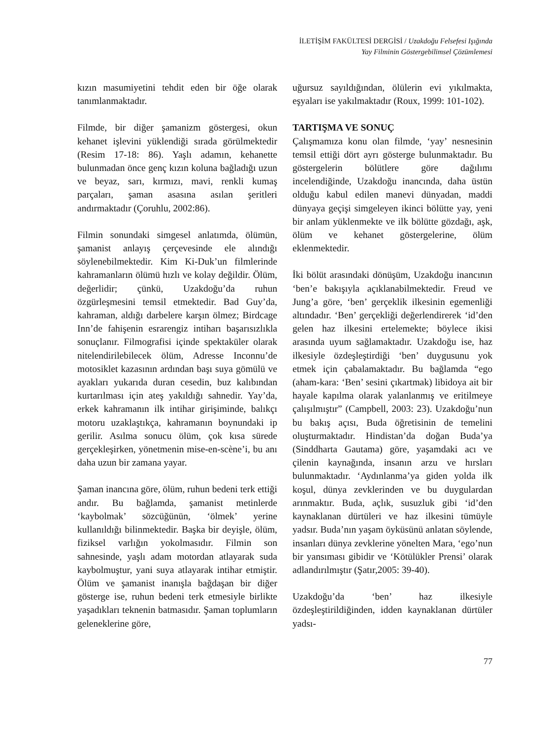İLETİŞİM FAKÜLTESİ DERGİSİ / Uzakdoğu Felsefesi Işığında
Yay Filminin Göstergebilimsel Çözümlemesi
kızın masumiyetini tehdit eden bir öğe olarak tanımlanmaktadır.
Filmde, bir diğer şamanizm göstergesi, okun kehanet işlevini yüklendiği sırada görülmektedir (Resim 17-18: 86). Yaşlı adamın, kehanette bulunmadan önce genç kızın koluna bağladığı uzun ve beyaz, sarı, kırmızı, mavi, renkli kumaş parçaları, şaman asasına asılan şeritleri andırmaktadır (Çoruhlu, 2002:86).
Filmin sonundaki simgesel anlatımda, ölümün, şamanist anlayış çerçevesinde ele alındığı söylenebilmektedir. Kim Ki-Duk’un filmlerinde kahramanların ölümü hızlı ve kolay değildir. Ölüm, değerlidir; çünkü, Uzakdoğu’da ruhun özgürleşmesini temsil etmektedir. Bad Guy’da, kahraman, aldığı darbelere karşın ölmez; Birdcage Inn’de fahişenin esrarengiz intiharı başarısızlıkla sonuçlanır. Filmografisi içinde spektaküler olarak nitelendirilebilecek ölüm, Adresse Inconnu’de motosiklet kazasının ardından başı suya gömülü ve ayakları yukarıda duran cesedin, buz kalıbından kurtarılması için ateş yakıldığı sahnedir. Yay’da, erkek kahramanın ilk intihar girişiminde, balıkçı motoru uzaklaştıkça, kahramanın boynundaki ip gerilir. Asılma sonucu ölüm, çok kısa sürede gerçekleşirken, yönetmenin mise-en-scène’i, bu anı daha uzun bir zamana yayar.
Şaman inancına göre, ölüm, ruhun bedeni terk ettiği andır. Bu bağlamda, şamanist metinlerde ‘kaybolmak’ sözcüğünün, ‘ölmek’ yerine kullanıldığı bilinmektedir. Başka bir deyişle, ölüm, fiziksel varlığın yokolmasıdır. Filmin son sahnesinde, yaşlı adam motordan atlayarak suda kaybolmuştur, yani suya atlayarak intihar etmiştir. Ölüm ve şamanist inanışla bağdaşan bir diğer gösterge ise, ruhun bedeni terk etmesiyle birlikte yaşadıkları teknenin batmasıdır. Şaman toplumların geleneklerine göre,
uğursuz sayıldığından, ölülerin evi yıkılmakta, eşyaları ise yakılmaktadır (Roux, 1999: 101-102).
TARTIŞMA VE SONUÇ
Çalışmamıza konu olan filmde, ‘yay’ nesnesinin temsil ettiği dört ayrı gösterge bulunmaktadır. Bu göstergelerin bölütlere göre dağılımı incelendiğinde, Uzakdoğu inancında, daha üstün olduğu kabul edilen manevi dünyadan, maddi dünyaya geçişi simgeleyen ikinci bölütte yay, yeni bir anlam yüklenmekte ve ilk bölütte gözdağı, aşk, ölüm ve kehanet göstergelerine, ölüm eklenmektedir.
İki bölüt arasındaki dönüşüm, Uzakdoğu inancının ‘ben’e bakışıyla açıklanabilmektedir. Freud ve Jung’a göre, ‘ben’ gerçeklik ilkesinin egemenliği altındadır. ‘Ben’ gerçekliği değerlendirerek ‘id’den gelen haz ilkesini ertelemekte; böylece ikisi arasında uyum sağlamaktadır. Uzakdoğu ise, haz ilkesiyle özdeşleştirdiği ‘ben’ duygusunu yok etmek için çabalamaktadır. Bu bağlamda “ego (aham-kara: ‘Ben’ sesini çıkartmak) libidoya ait bir hayale kapılma olarak yalanlanmış ve eritilmeye çalışılmıştır” (Campbell, 2003: 23). Uzakdoğu’nun bu bakış açısı, Buda öğretisinin de temelini oluşturmaktadır. Hindistan’da doğan Buda’ya (Sinddharta Gautama) göre, yaşamdaki acı ve çilenin kaynağında, insanın arzu ve hırsları bulunmaktadır. ‘Aydınlanma’ya giden yolda ilk koşul, dünya zevklerinden ve bu duygulardan arınmaktır. Buda, açlık, susuzluk gibi ‘id’den kaynaklanan dürtüleri ve haz ilkesini tümüyle yadsır. Buda’nın yaşam öyküsünü anlatan söylende, insanları dünya zevklerine yönelten Mara, ‘ego’nun bir yansıması gibidir ve ‘Kötülükler Prensi’ olarak adlandırılmıştır (Şatır,2005: 39-40).
Uzakdoğu’da ‘ben’ haz ilkesiyle özdeşleştirildiğinden, idden kaynaklanan dürtüler yadsı-
77